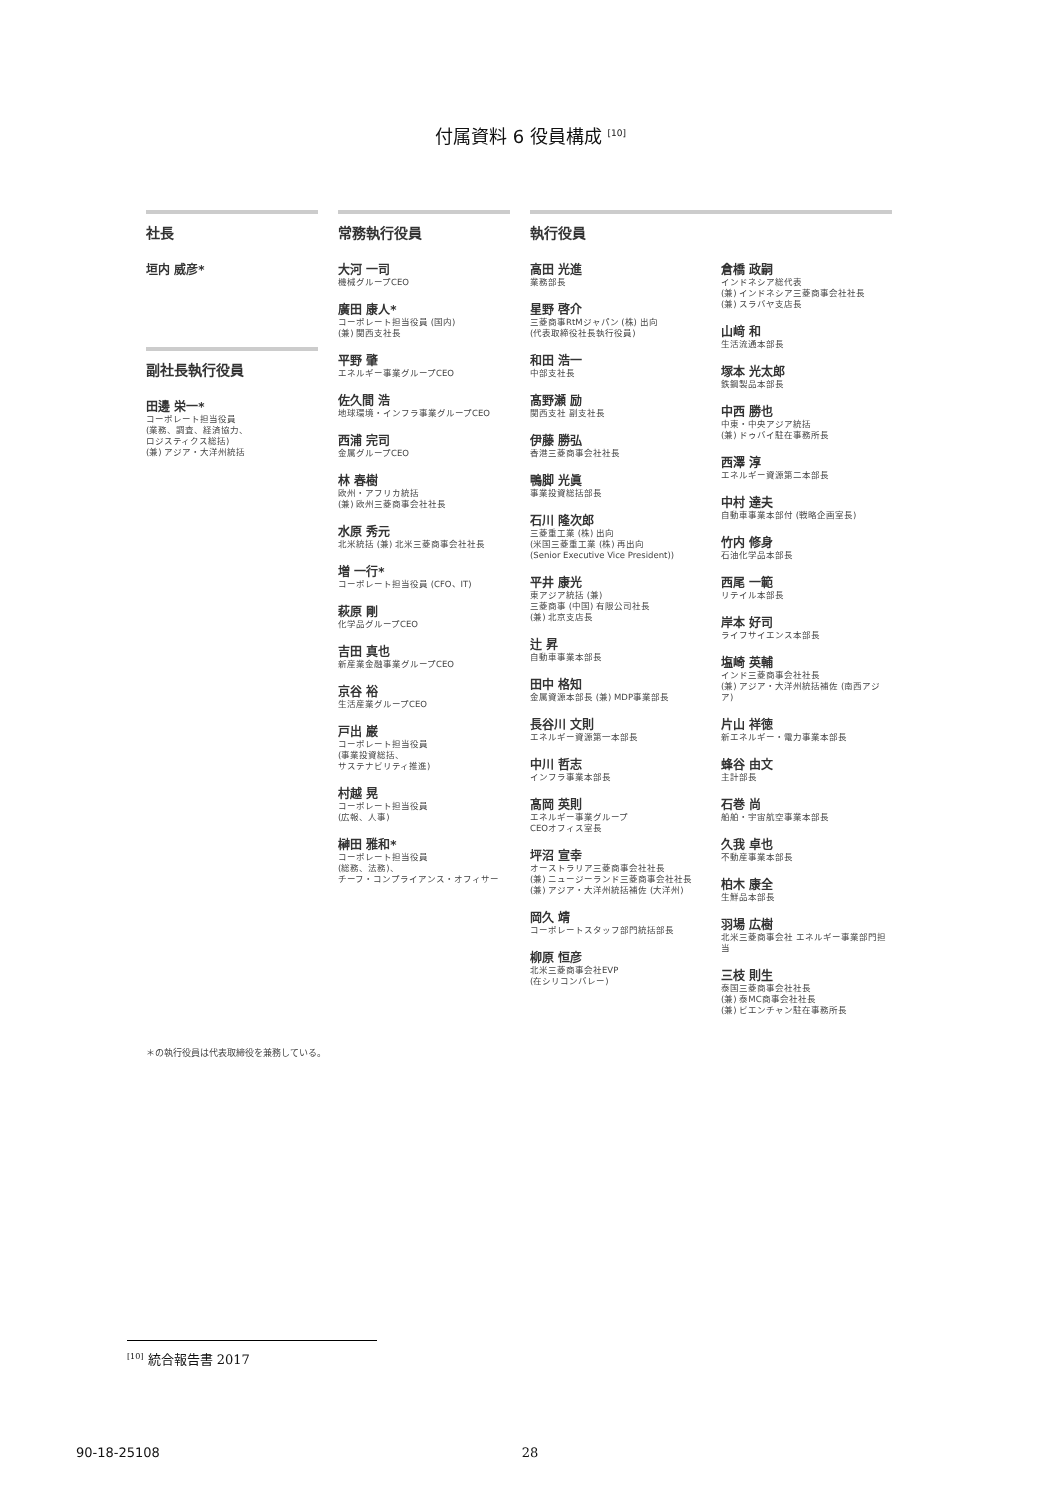付属資料 6 役員構成 <sup>[10]</sup>
社長
垣内 威彦*
副社長執行役員
田邊 栄一*
コーポレート担当役員
(業務、調査、経済協力、
ロジスティクス総括)
(兼) アジア・大洋州統括
常務執行役員
大河 一司
機械グループCEO
廣田 康人*
コーポレート担当役員 (国内)
(兼) 関西支社長
平野 肇
エネルギー事業グループCEO
佐久間 浩
地球環境・インフラ事業グループCEO
西浦 完司
金属グループCEO
林 春樹
欧州・アフリカ統括
(兼) 欧州三菱商事会社社長
水原 秀元
北米統括 (兼) 北米三菱商事会社社長
増 一行*
コーポレート担当役員 (CFO、IT)
萩原 剛
化学品グループCEO
吉田 真也
新産業金融事業グループCEO
京谷 裕
生活産業グループCEO
戸出 巌
コーポレート担当役員
(事業投資総括、
サステナビリティ推進)
村越 晃
コーポレート担当役員
(広報、人事)
榊田 雅和*
コーポレート担当役員
(総務、法務)、
チーフ・コンプライアンス・オフィサー
執行役員
高田 光進
業務部長
星野 啓介
三菱商事RtMジャパン (株) 出向
(代表取締役社長執行役員)
和田 浩一
中部支社長
髙野瀬 励
関西支社 副支社長
伊藤 勝弘
香港三菱商事会社社長
鴨脚 光眞
事業投資総括部長
石川 隆次郎
三菱重工業 (株) 出向
(米国三菱重工業 (株) 再出向
(Senior Executive Vice President))
平井 康光
東アジア統括 (兼)
三菱商事 (中国) 有限公司社長
(兼) 北京支店長
辻 昇
自動車事業本部長
田中 格知
金属資源本部長 (兼) MDP事業部長
長谷川 文則
エネルギー資源第一本部長
中川 哲志
インフラ事業本部長
髙岡 英則
エネルギー事業グループ
CEOオフィス室長
坪沼 宣幸
オーストラリア三菱商事会社社長
(兼) ニュージーランド三菱商事会社社長
(兼) アジア・大洋州統括補佐 (大洋州)
岡久 靖
コーポレートスタッフ部門統括部長
柳原 恒彦
北米三菱商事会社EVP
(在シリコンバレー)
倉橋 政嗣
インドネシア総代表
(兼) インドネシア三菱商事会社社長
(兼) スラバヤ支店長
山﨑 和
生活流通本部長
塚本 光太郎
鉄鋼製品本部長
中西 勝也
中東・中央アジア統括
(兼) ドゥバイ駐在事務所長
西澤 淳
エネルギー資源第二本部長
中村 達夫
自動車事業本部付 (戦略企画室長)
竹内 修身
石油化学品本部長
西尾 一範
リテイル本部長
岸本 好司
ライフサイエンス本部長
塩崎 英輔
インド三菱商事会社社長
(兼) アジア・大洋州統括補佐 (南西アジア)
片山 祥徳
新エネルギー・電力事業本部長
蜂谷 由文
主計部長
石巻 尚
船舶・宇宙航空事業本部長
久我 卓也
不動産事業本部長
柏木 康全
生鮮品本部長
羽場 広樹
北米三菱商事会社 エネルギー事業部門担当
三枝 則生
泰国三菱商事会社社長
(兼) 泰MC商事会社社長
(兼) ビエンチャン駐在事務所長
＊の執行役員は代表取締役を兼務している。
<sup>[10]</sup> 統合報告書 2017
90-18-25108 28